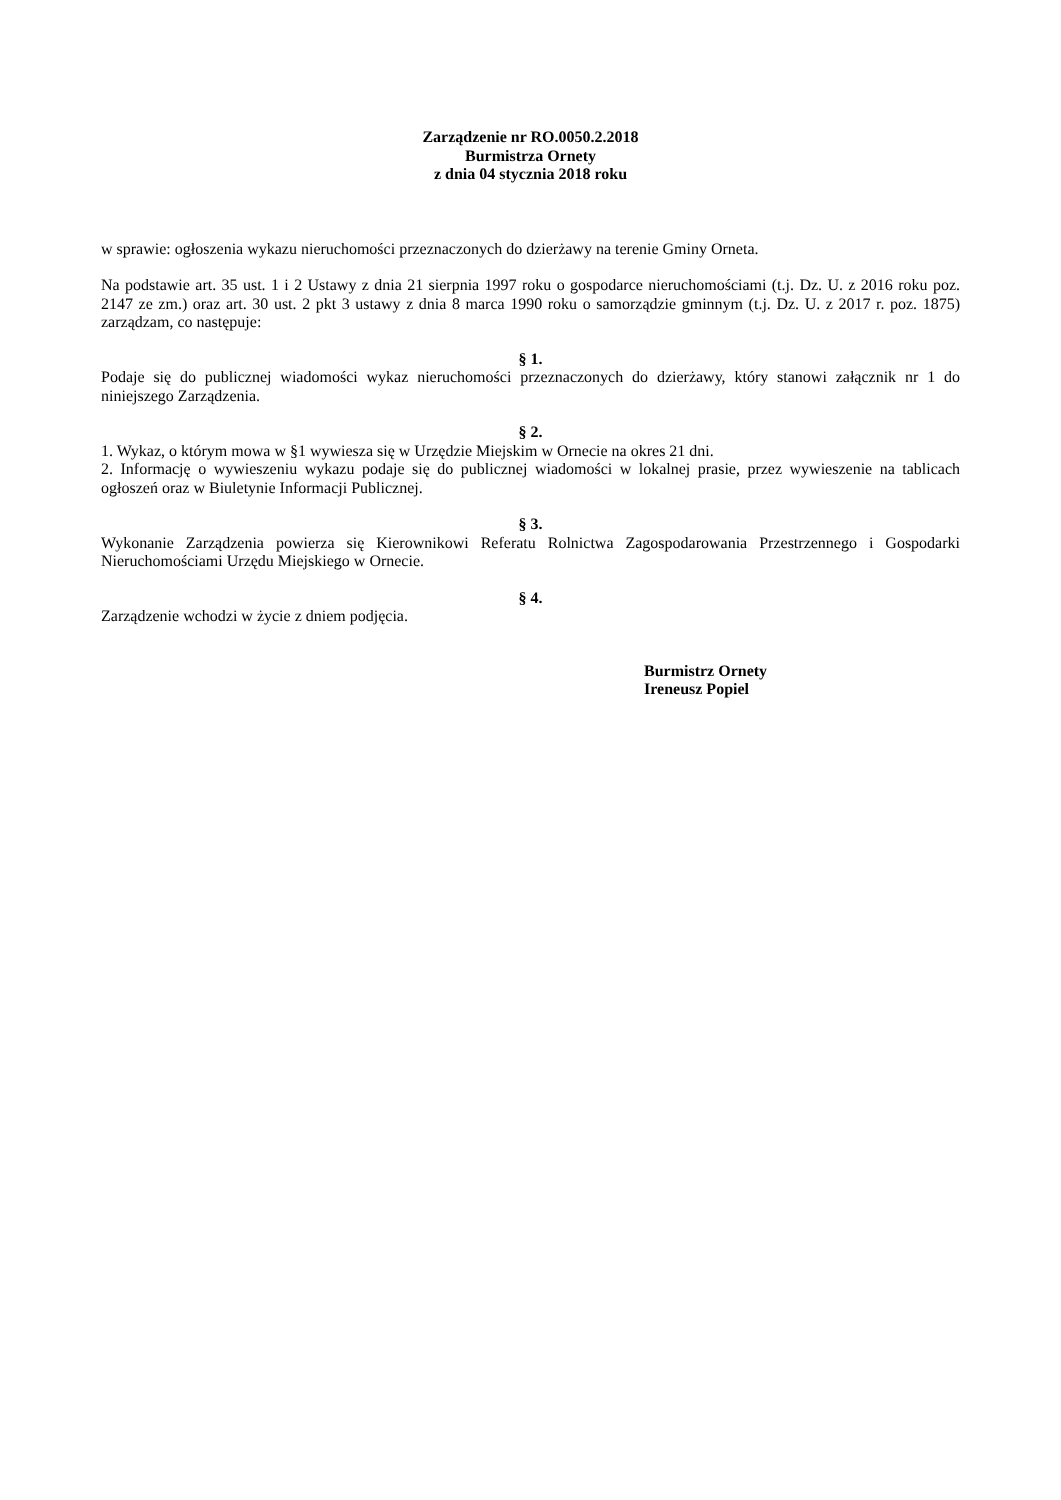Zarządzenie nr RO.0050.2.2018
Burmistrza Ornety
z dnia 04 stycznia 2018 roku
w sprawie: ogłoszenia wykazu nieruchomości przeznaczonych do dzierżawy na terenie Gminy Orneta.
Na podstawie art. 35 ust. 1 i 2 Ustawy z dnia 21 sierpnia 1997 roku o gospodarce nieruchomościami (t.j. Dz. U. z 2016 roku poz. 2147 ze zm.) oraz art. 30 ust. 2 pkt 3 ustawy z dnia 8 marca 1990 roku o samorządzie gminnym (t.j. Dz. U. z 2017 r. poz. 1875) zarządzam, co następuje:
§ 1.
Podaje się do publicznej wiadomości wykaz nieruchomości przeznaczonych do dzierżawy, który stanowi załącznik nr 1 do niniejszego Zarządzenia.
§ 2.
1. Wykaz, o którym mowa w §1 wywiesza się w Urzędzie Miejskim w Ornecie na okres 21 dni.
2. Informację o wywieszeniu wykazu podaje się do publicznej wiadomości w lokalnej prasie, przez wywieszenie na tablicach ogłoszeń oraz w Biuletynie Informacji Publicznej.
§ 3.
Wykonanie Zarządzenia powierza się Kierownikowi Referatu Rolnictwa Zagospodarowania Przestrzennego i Gospodarki Nieruchomościami Urzędu Miejskiego w Ornecie.
§ 4.
Zarządzenie wchodzi w życie z dniem podjęcia.
Burmistrz Ornety
Ireneusz Popiel